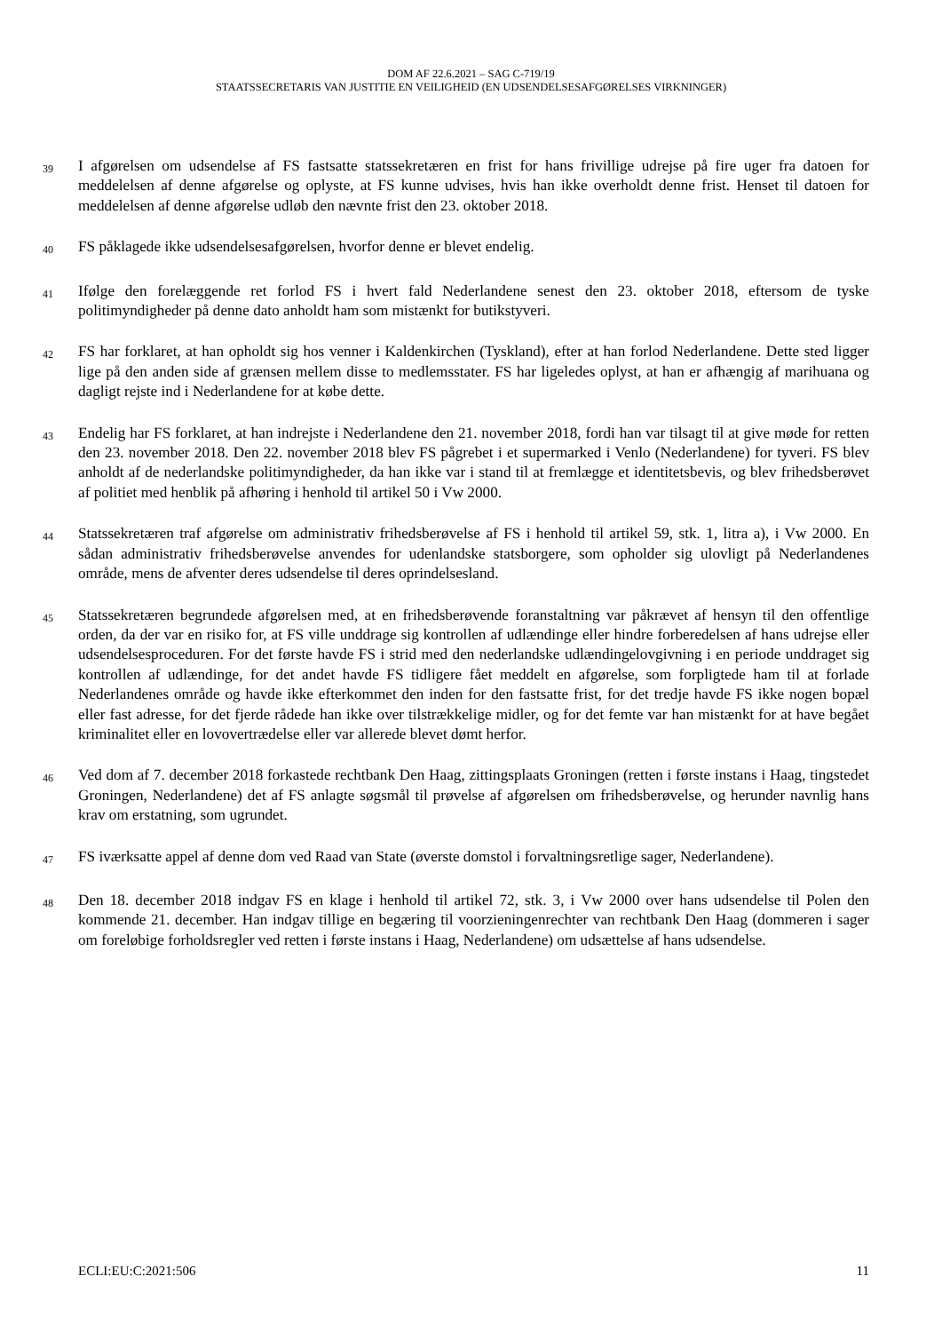DOM AF 22.6.2021 – SAG C-719/19
STAATSSECRETARIS VAN JUSTITIE EN VEILIGHEID (EN UDSENDELSESAFGØRELSES VIRKNINGER)
39
I afgørelsen om udsendelse af FS fastsatte statssekretæren en frist for hans frivillige udrejse på fire uger fra datoen for meddelelsen af denne afgørelse og oplyste, at FS kunne udvises, hvis han ikke overholdt denne frist. Henset til datoen for meddelelsen af denne afgørelse udløb den nævnte frist den 23. oktober 2018.
40
FS påklagede ikke udsendelsesafgørelsen, hvorfor denne er blevet endelig.
41
Ifølge den forelæggende ret forlod FS i hvert fald Nederlandene senest den 23. oktober 2018, eftersom de tyske politimyndigheder på denne dato anholdt ham som mistænkt for butikstyveri.
42
FS har forklaret, at han opholdt sig hos venner i Kaldenkirchen (Tyskland), efter at han forlod Nederlandene. Dette sted ligger lige på den anden side af grænsen mellem disse to medlemsstater. FS har ligeledes oplyst, at han er afhængig af marihuana og dagligt rejste ind i Nederlandene for at købe dette.
43
Endelig har FS forklaret, at han indrejste i Nederlandene den 21. november 2018, fordi han var tilsagt til at give møde for retten den 23. november 2018. Den 22. november 2018 blev FS pågrebet i et supermarked i Venlo (Nederlandene) for tyveri. FS blev anholdt af de nederlandske politimyndigheder, da han ikke var i stand til at fremlægge et identitetsbevis, og blev frihedsberøvet af politiet med henblik på afhøring i henhold til artikel 50 i Vw 2000.
44
Statssekretæren traf afgørelse om administrativ frihedsberøvelse af FS i henhold til artikel 59, stk. 1, litra a), i Vw 2000. En sådan administrativ frihedsberøvelse anvendes for udenlandske statsborgere, som opholder sig ulovligt på Nederlandenes område, mens de afventer deres udsendelse til deres oprindelsesland.
45
Statssekretæren begrundede afgørelsen med, at en frihedsberøvende foranstaltning var påkrævet af hensyn til den offentlige orden, da der var en risiko for, at FS ville unddrage sig kontrollen af udlændinge eller hindre forberedelsen af hans udrejse eller udsendelsesproceduren. For det første havde FS i strid med den nederlandske udlændingelovgivning i en periode unddraget sig kontrollen af udlændinge, for det andet havde FS tidligere fået meddelt en afgørelse, som forpligtede ham til at forlade Nederlandenes område og havde ikke efterkommet den inden for den fastsatte frist, for det tredje havde FS ikke nogen bopæl eller fast adresse, for det fjerde rådede han ikke over tilstrækkelige midler, og for det femte var han mistænkt for at have begået kriminalitet eller en lovovertrædelse eller var allerede blevet dømt herfor.
46
Ved dom af 7. december 2018 forkastede rechtbank Den Haag, zittingsplaats Groningen (retten i første instans i Haag, tingstedet Groningen, Nederlandene) det af FS anlagte søgsmål til prøvelse af afgørelsen om frihedsberøvelse, og herunder navnlig hans krav om erstatning, som ugrundet.
47
FS iværksatte appel af denne dom ved Raad van State (øverste domstol i forvaltningsretlige sager, Nederlandene).
48
Den 18. december 2018 indgav FS en klage i henhold til artikel 72, stk. 3, i Vw 2000 over hans udsendelse til Polen den kommende 21. december. Han indgav tillige en begæring til voorzieningenrechter van rechtbank Den Haag (dommeren i sager om foreløbige forholdsregler ved retten i første instans i Haag, Nederlandene) om udsættelse af hans udsendelse.
ECLI:EU:C:2021:506 11